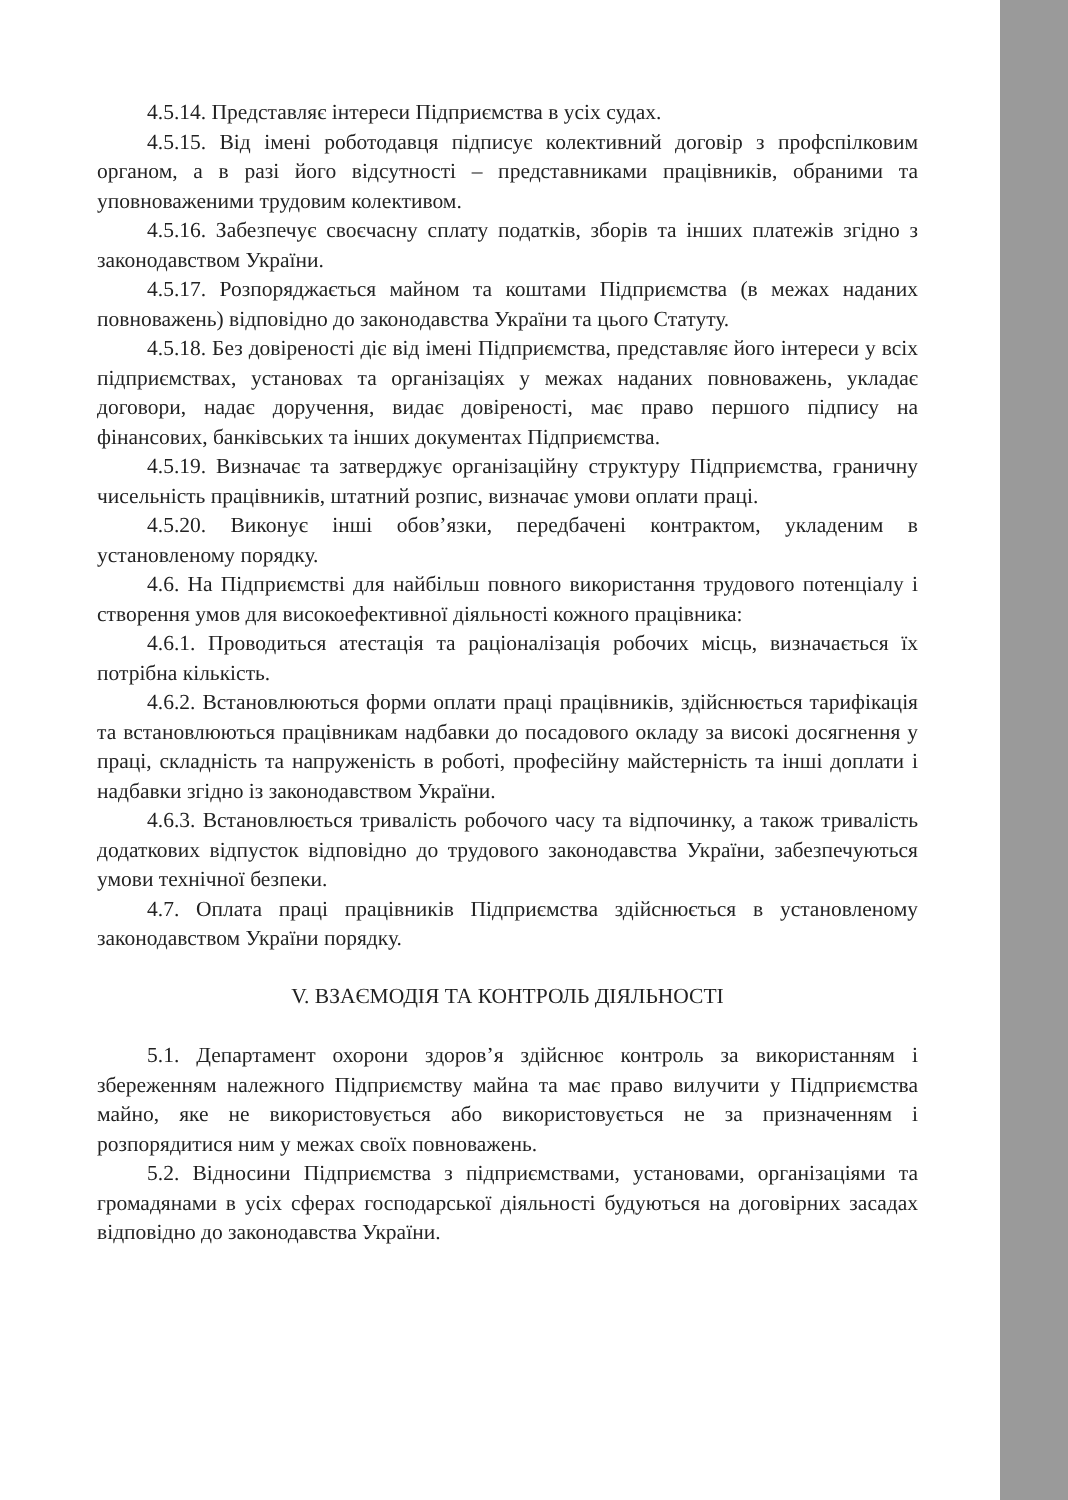4.5.14. Представляє інтереси Підприємства в усіх судах.
4.5.15. Від імені роботодавця підписує колективний договір з профспілковим органом, а в разі його відсутності – представниками працівників, обраними та уповноваженими трудовим колективом.
4.5.16. Забезпечує своєчасну сплату податків, зборів та інших платежів згідно з законодавством України.
4.5.17. Розпоряджається майном та коштами Підприємства (в межах наданих повноважень) відповідно до законодавства України та цього Статуту.
4.5.18. Без довіреності діє від імені Підприємства, представляє його інтереси у всіх підприємствах, установах та організаціях у межах наданих повноважень, укладає договори, надає доручення, видає довіреності, має право першого підпису на фінансових, банківських та інших документах Підприємства.
4.5.19. Визначає та затверджує організаційну структуру Підприємства, граничну чисельність працівників, штатний розпис, визначає умови оплати праці.
4.5.20. Виконує інші обов’язки, передбачені контрактом, укладеним в установленому порядку.
4.6. На Підприємстві для найбільш повного використання трудового потенціалу і створення умов для високоефективної діяльності кожного працівника:
4.6.1. Проводиться атестація та раціоналізація робочих місць, визначається їх потрібна кількість.
4.6.2. Встановлюються форми оплати праці працівників, здійснюється тарифікація та встановлюються працівникам надбавки до посадового окладу за високі досягнення у праці, складність та напруженість в роботі, професійну майстерність та інші доплати і надбавки згідно із законодавством України.
4.6.3. Встановлюється тривалість робочого часу та відпочинку, а також тривалість додаткових відпусток відповідно до трудового законодавства України, забезпечуються умови технічної безпеки.
4.7. Оплата праці працівників Підприємства здійснюється в установленому законодавством України порядку.
V. ВЗАЄМОДІЯ ТА КОНТРОЛЬ ДІЯЛЬНОСТІ
5.1. Департамент охорони здоров’я здійснює контроль за використанням і збереженням належного Підприємству майна та має право вилучити у Підприємства майно, яке не використовується або використовується не за призначенням і розпорядитися ним у межах своїх повноважень.
5.2. Відносини Підприємства з підприємствами, установами, організаціями та громадянами в усіх сферах господарської діяльності будуються на договірних засадах відповідно до законодавства України.